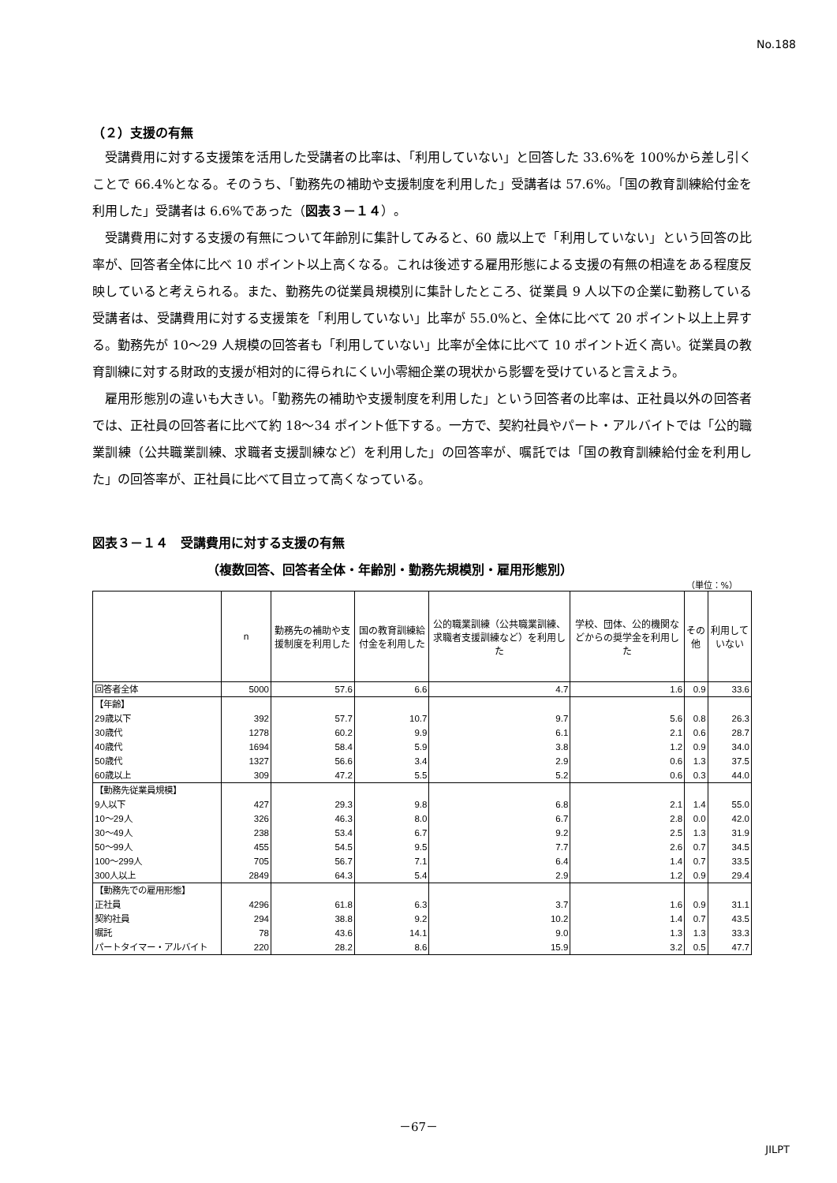No.188
（２）支援の有無
受講費用に対する支援策を活用した受講者の比率は、「利用していない」と回答した 33.6%を 100%から差し引くことで 66.4%となる。そのうち、「勤務先の補助や支援制度を利用した」受講者は 57.6%。「国の教育訓練給付金を利用した」受講者は 6.6%であった（図表３－１４）。
受講費用に対する支援の有無について年齢別に集計してみると、60 歳以上で「利用していない」という回答の比率が、回答者全体に比べ 10 ポイント以上高くなる。これは後述する雇用形態による支援の有無の相違をある程度反映していると考えられる。また、勤務先の従業員規模別に集計したところ、従業員 9 人以下の企業に勤務している受講者は、受講費用に対する支援策を「利用していない」比率が 55.0%と、全体に比べて 20 ポイント以上上昇する。勤務先が 10～29 人規模の回答者も「利用していない」比率が全体に比べて 10 ポイント近く高い。従業員の教育訓練に対する財政的支援が相対的に得られにくい小零細企業の現状から影響を受けていると言えよう。
雇用形態別の違いも大きい。「勤務先の補助や支援制度を利用した」という回答者の比率は、正社員以外の回答者では、正社員の回答者に比べて約 18～34 ポイント低下する。一方で、契約社員やパート・アルバイトでは「公的職業訓練（公共職業訓練、求職者支援訓練など）を利用した」の回答率が、嘱託では「国の教育訓練給付金を利用した」の回答率が、正社員に比べて目立って高くなっている。
図表３－１４　受講費用に対する支援の有無
（複数回答、回答者全体・年齢別・勤務先規模別・雇用形態別）
（単位：%）
| | n | 勤務先の補助や支援制度を利用した | 国の教育訓練給付金を利用した | 公的職業訓練（公共職業訓練、求職者支援訓練など）を利用した | 学校、団体、公的機関などからの奨学金を利用した | その他 | 利用していない |
| --- | --- | --- | --- | --- | --- | --- | --- |
| 回答者全体 | 5000 | 57.6 | 6.6 | 4.7 | 1.6 | 0.9 | 33.6 |
| 【年齢】 | | | | | | | |
| 29歳以下 | 392 | 57.7 | 10.7 | 9.7 | 5.6 | 0.8 | 26.3 |
| 30歳代 | 1278 | 60.2 | 9.9 | 6.1 | 2.1 | 0.6 | 28.7 |
| 40歳代 | 1694 | 58.4 | 5.9 | 3.8 | 1.2 | 0.9 | 34.0 |
| 50歳代 | 1327 | 56.6 | 3.4 | 2.9 | 0.6 | 1.3 | 37.5 |
| 60歳以上 | 309 | 47.2 | 5.5 | 5.2 | 0.6 | 0.3 | 44.0 |
| 【勤務先従業員規模】 | | | | | | | |
| 9人以下 | 427 | 29.3 | 9.8 | 6.8 | 2.1 | 1.4 | 55.0 |
| 10～29人 | 326 | 46.3 | 8.0 | 6.7 | 2.8 | 0.0 | 42.0 |
| 30～49人 | 238 | 53.4 | 6.7 | 9.2 | 2.5 | 1.3 | 31.9 |
| 50～99人 | 455 | 54.5 | 9.5 | 7.7 | 2.6 | 0.7 | 34.5 |
| 100～299人 | 705 | 56.7 | 7.1 | 6.4 | 1.4 | 0.7 | 33.5 |
| 300人以上 | 2849 | 64.3 | 5.4 | 2.9 | 1.2 | 0.9 | 29.4 |
| 【勤務先での雇用形態】 | | | | | | | |
| 正社員 | 4296 | 61.8 | 6.3 | 3.7 | 1.6 | 0.9 | 31.1 |
| 契約社員 | 294 | 38.8 | 9.2 | 10.2 | 1.4 | 0.7 | 43.5 |
| 嘱託 | 78 | 43.6 | 14.1 | 9.0 | 1.3 | 1.3 | 33.3 |
| パートタイマー・アルバイト | 220 | 28.2 | 8.6 | 15.9 | 3.2 | 0.5 | 47.7 |
－67－
JILPT